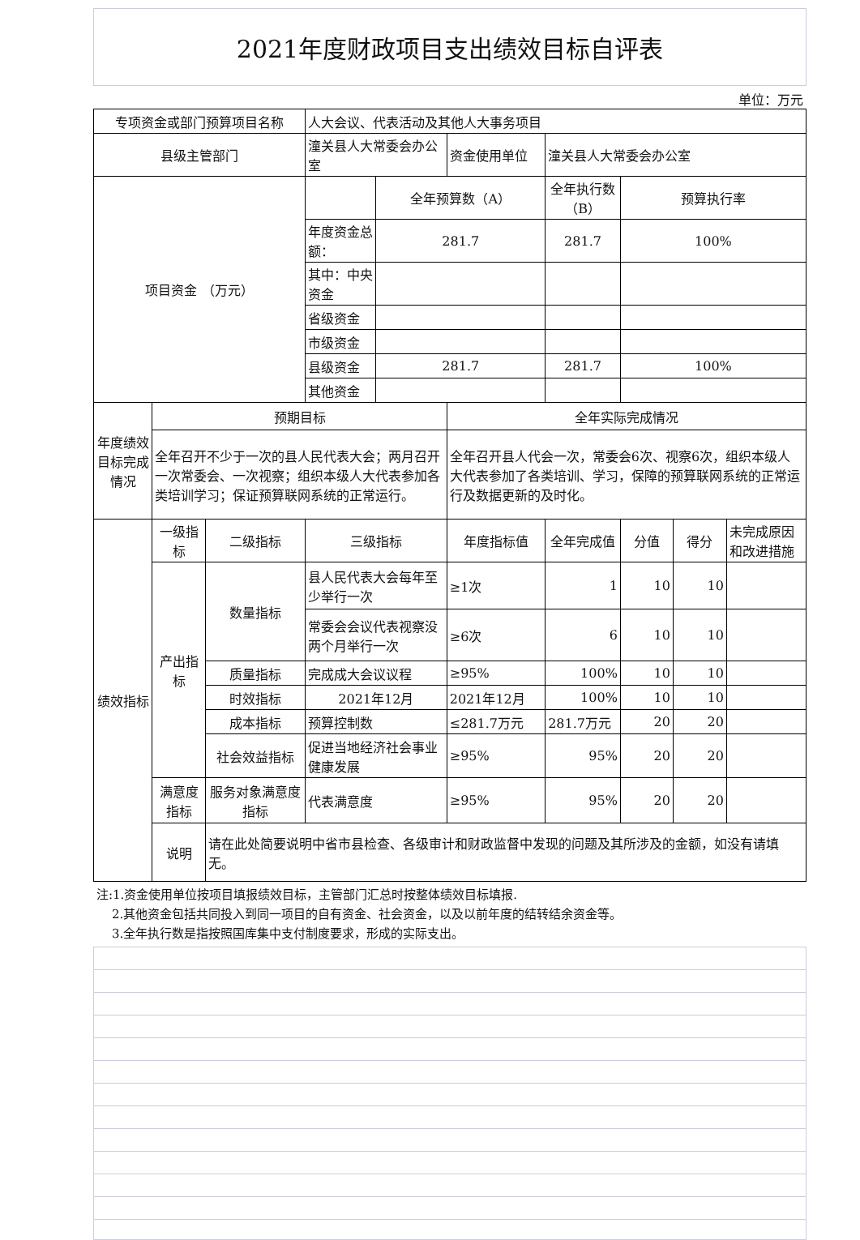2021年度财政项目支出绩效目标自评表
单位：万元
| 专项资金或部门预算项目名称 | | | 人大会议、代表活动及其他人大事务项目 | | | | | | |
| 县级主管部门 | | | 潼关县人大常委会办公室 | | 资金使用单位 | 潼关县人大常委会办公室 | | | |
| 项目资金 （万元） | | | | 全年预算数（A） | | 全年执行数（B） | 预算执行率 | | |
| | | | 年度资金总额： | 281.7 | | 281.7 | 100% | | |
| | | | 其中：中央资金 | | | | | | |
| | | | 省级资金 | | | | | | |
| | | | 市级资金 | | | | | | |
| | | | 县级资金 | 281.7 | | 281.7 | 100% | | |
| | | | 其他资金 | | | | | | |
| 年度绩效目标完成情况 | 预期目标 | | | | 全年实际完成情况 | | | | |
| | 全年召开不少于一次的县人民代表大会；两月召开一次常委会、一次视察；组织本级人大代表参加各类培训学习；保证预算联网系统的正常运行。 | | | | 全年召开县人代会一次，常委会6次、视察6次，组织本级人大代表参加了各类培训、学习，保障的预算联网系统的正常运行及数据更新的及时化。 | | | | |
| 绩效指标 | 一级指标 | 二级指标 | 三级指标 | | 年度指标值 | 全年完成值 | 分值 | 得分 | 未完成原因和改进措施 |
| | 产出指标 | 数量指标 | 县人民代表大会每年至少举行一次 | | ≥1次 | 1 | 10 | 10 | |
| | | | 常委会会议代表视察没两个月举行一次 | | ≥6次 | 6 | 10 | 10 | |
| | | 质量指标 | 完成成大会议议程 | | ≥95% | 100% | 10 | 10 | |
| | | 时效指标 | 2021年12月 | | 2021年12月 | 100% | 10 | 10 | |
| | | 成本指标 | 预算控制数 | | ≤281.7万元 | 281.7万元 | 20 | 20 | |
| | | 社会效益指标 | 促进当地经济社会事业健康发展 | | ≥95% | 95% | 20 | 20 | |
| | 满意度指标 | 服务对象满意度指标 | 代表满意度 | | ≥95% | 95% | 20 | 20 | |
| | 说明 | 请在此处简要说明中省市县检查、各级审计和财政监督中发现的问题及其所涉及的金额，如没有请填无。 | | | | | | | |
注:1.资金使用单位按项目填报绩效目标，主管部门汇总时按整体绩效目标填报.
2.其他资金包括共同投入到同一项目的自有资金、社会资金，以及以前年度的结转结余资金等。
3.全年执行数是指按照国库集中支付制度要求，形成的实际支出。